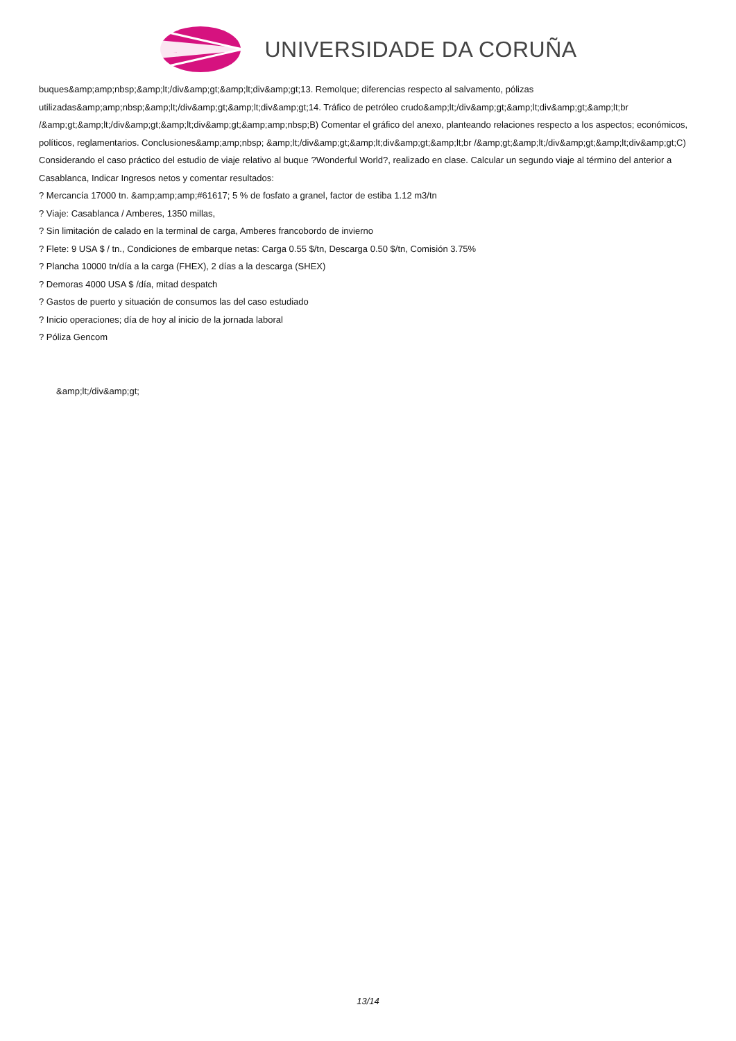UNIVERSIDADE DA CORUÑA
buques&amp;amp;nbsp;&amp;lt;/div&amp;gt;&amp;lt;div&amp;gt;13. Remolque; diferencias respecto al salvamento, pólizas utilizadas&amp;amp;nbsp;&amp;lt;/div&amp;gt;&amp;lt;div&amp;gt;14. Tráfico de petróleo crudo&amp;lt;/div&amp;gt;&amp;lt;div&amp;gt;&amp;lt;br /&amp;gt;&amp;lt;/div&amp;gt;&amp;lt;div&amp;gt;&amp;amp;nbsp;B) Comentar el gráfico del anexo, planteando relaciones respecto a los aspectos; económicos, políticos, reglamentarios. Conclusiones&amp;amp;nbsp; &amp;lt;/div&amp;gt;&amp;lt;div&amp;gt;&amp;lt;br /&amp;gt;&amp;lt;/div&amp;gt;&amp;lt;div&amp;gt;C) Considerando el caso práctico del estudio de viaje relativo al buque ?Wonderful World?, realizado en clase. Calcular un segundo viaje al término del anterior a Casablanca, Indicar Ingresos netos y comentar resultados:
? Mercancía 17000 tn. &amp;amp;amp;#61617; 5 % de fosfato a granel, factor de estiba 1.12 m3/tn
? Viaje: Casablanca / Amberes, 1350 millas,
? Sin limitación de calado en la terminal de carga, Amberes francobordo de invierno
? Flete: 9 USA $ / tn., Condiciones de embarque netas: Carga 0.55 $/tn, Descarga 0.50 $/tn, Comisión 3.75%
? Plancha 10000 tn/día a la carga (FHEX), 2 días a la descarga (SHEX)
? Demoras 4000 USA $ /día, mitad despatch
? Gastos de puerto y situación de consumos las del caso estudiado
? Inicio operaciones; día de hoy al inicio de la jornada laboral
? Póliza Gencom
&amp;lt;/div&amp;gt;
13/14